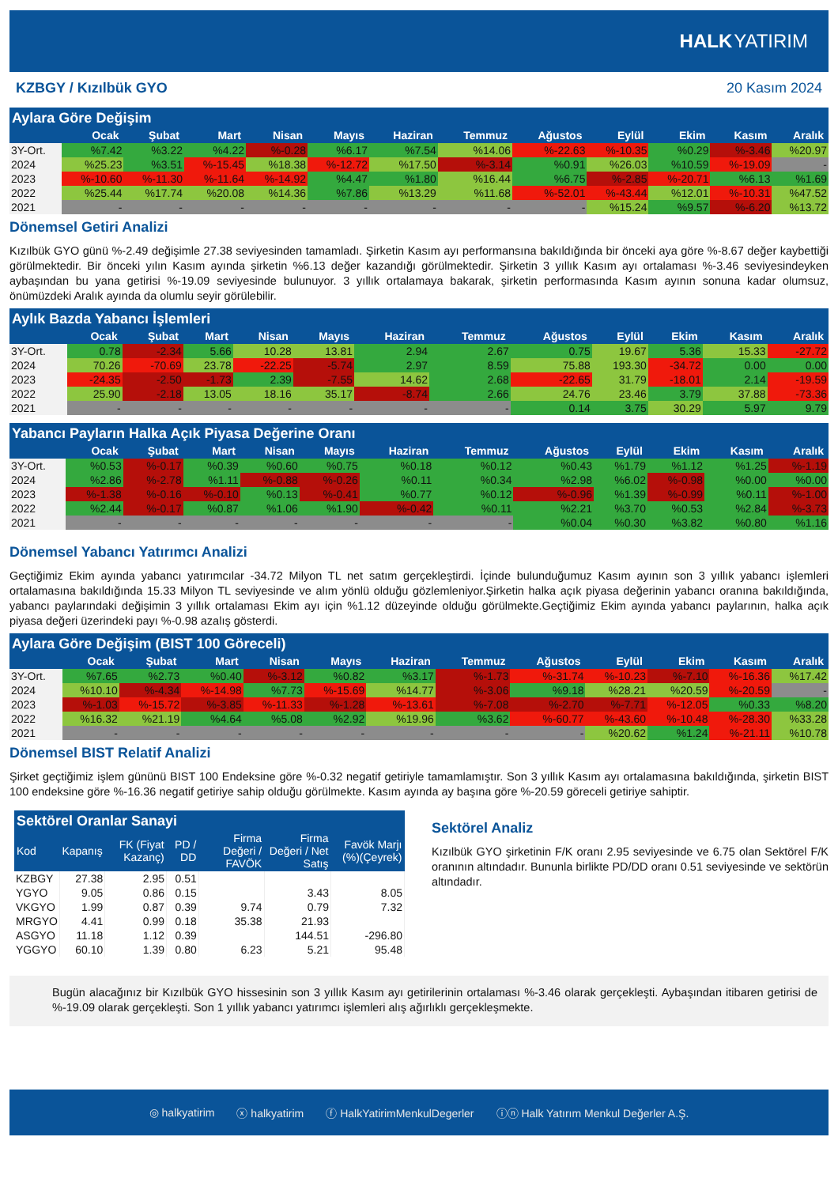HALK YATIRIM
KZBGY / Kızılbük GYO 20 Kasım 2024
Aylara Göre Değişim
| | Ocak | Şubat | Mart | Nisan | Mayıs | Haziran | Temmuz | Ağustos | Eylül | Ekim | Kasım | Aralık |
| --- | --- | --- | --- | --- | --- | --- | --- | --- | --- | --- | --- | --- |
| 3Y-Ort. | %7.42 | %3.22 | %4.22 | %-0.28 | %6.17 | %7.54 | %14.06 | %-22.63 | %-10.35 | %0.29 | %-3.46 | %20.97 |
| 2024 | %25.23 | %3.51 | %-15.45 | %18.38 | %-12.72 | %17.50 | %-3.14 | %0.91 | %26.03 | %10.59 | %-19.09 | - |
| 2023 | %-10.60 | %-11.30 | %-11.64 | %-14.92 | %4.47 | %1.80 | %16.44 | %6.75 | %-2.85 | %-20.71 | %6.13 | %1.69 |
| 2022 | %25.44 | %17.74 | %20.08 | %14.36 | %7.86 | %13.29 | %11.68 | %-52.01 | %-43.44 | %12.01 | %-10.31 | %47.52 |
| 2021 | - | - | - | - | - | - | - | - | %15.24 | %9.57 | %-6.20 | %13.72 |
Dönemsel Getiri Analizi
Kızılbük GYO günü %-2.49 değişimle 27.38 seviyesinden tamamladı. Şirketin Kasım ayı performansına bakıldığında bir önceki aya göre %-8.67 değer kaybettiği görülmektedir. Bir önceki yılın Kasım ayında şirketin %6.13 değer kazandığı görülmektedir. Şirketin 3 yıllık Kasım ayı ortalaması %-3.46 seviyesindeyken aybaşından bu yana getirisi %-19.09 seviyesinde bulunuyor. 3 yıllık ortalamaya bakarak, şirketin performasında Kasım ayının sonuna kadar olumsuz, önümüzdeki Aralık ayında da olumlu seyir görülebilir.
Aylık Bazda Yabancı İşlemleri
| | Ocak | Şubat | Mart | Nisan | Mayıs | Haziran | Temmuz | Ağustos | Eylül | Ekim | Kasım | Aralık |
| --- | --- | --- | --- | --- | --- | --- | --- | --- | --- | --- | --- | --- |
| 3Y-Ort. | 0.78 | -2.34 | 5.66 | 10.28 | 13.81 | 2.94 | 2.67 | 0.75 | 19.67 | 5.36 | 15.33 | -27.72 |
| 2024 | 70.26 | -70.69 | 23.78 | -22.25 | -5.74 | 2.97 | 8.59 | 75.88 | 193.30 | -34.72 | 0.00 | 0.00 |
| 2023 | -24.35 | -2.50 | -1.73 | 2.39 | -7.55 | 14.62 | 2.68 | -22.65 | 31.79 | -18.01 | 2.14 | -19.59 |
| 2022 | 25.90 | -2.18 | 13.05 | 18.16 | 35.17 | -8.74 | 2.66 | 24.76 | 23.46 | 3.79 | 37.88 | -73.36 |
| 2021 | - | - | - | - | - | - | - | 0.14 | 3.75 | 30.29 | 5.97 | 9.79 |
Yabancı Payların Halka Açık Piyasa Değerine Oranı
| | Ocak | Şubat | Mart | Nisan | Mayıs | Haziran | Temmuz | Ağustos | Eylül | Ekim | Kasım | Aralık |
| --- | --- | --- | --- | --- | --- | --- | --- | --- | --- | --- | --- | --- |
| 3Y-Ort. | %0.53 | %-0.17 | %0.39 | %0.60 | %0.75 | %0.18 | %0.12 | %0.43 | %1.79 | %1.12 | %1.25 | %-1.19 |
| 2024 | %2.86 | %-2.78 | %1.11 | %-0.88 | %-0.26 | %0.11 | %0.34 | %2.98 | %6.02 | %-0.98 | %0.00 | %0.00 |
| 2023 | %-1.38 | %-0.16 | %-0.10 | %0.13 | %-0.41 | %0.77 | %0.12 | %-0.96 | %1.39 | %-0.99 | %0.11 | %-1.00 |
| 2022 | %2.44 | %-0.17 | %0.87 | %1.06 | %1.90 | %-0.42 | %0.11 | %2.21 | %3.70 | %0.53 | %2.84 | %-3.73 |
| 2021 | - | - | - | - | - | - | - | %0.04 | %0.30 | %3.82 | %0.80 | %1.16 |
Dönemsel Yabancı Yatırımcı Analizi
Geçtiğimiz Ekim ayında yabancı yatırımcılar -34.72 Milyon TL net satım gerçekleştirdi. İçinde bulunduğumuz Kasım ayının son 3 yıllık yabancı işlemleri ortalamasına bakıldığında 15.33 Milyon TL seviyesinde ve alım yönlü olduğu gözlemleniyor.Şirketin halka açık piyasa değerinin yabancı oranına bakıldığında, yabancı paylarındaki değişimin 3 yıllık ortalaması Ekim ayı için %1.12 düzeyinde olduğu görülmekte.Geçtiğimiz Ekim ayında yabancı paylarının, halka açık piyasa değeri üzerindeki payı %-0.98 azalış gösterdi.
Aylara Göre Değişim (BIST 100 Göreceli)
| | Ocak | Şubat | Mart | Nisan | Mayıs | Haziran | Temmuz | Ağustos | Eylül | Ekim | Kasım | Aralık |
| --- | --- | --- | --- | --- | --- | --- | --- | --- | --- | --- | --- | --- |
| 3Y-Ort. | %7.65 | %2.73 | %0.40 | %-3.12 | %0.82 | %3.17 | %-1.73 | %-31.74 | %-10.23 | %-7.10 | %-16.36 | %17.42 |
| 2024 | %10.10 | %-4.34 | %-14.98 | %7.73 | %-15.69 | %14.77 | %-3.06 | %9.18 | %28.21 | %20.59 | %-20.59 | - |
| 2023 | %-1.03 | %-15.72 | %-3.85 | %-11.33 | %-1.28 | %-13.61 | %-7.08 | %-2.70 | %-7.71 | %-12.05 | %0.33 | %8.20 |
| 2022 | %16.32 | %21.19 | %4.64 | %5.08 | %2.92 | %19.96 | %3.62 | %-60.77 | %-43.60 | %-10.48 | %-28.30 | %33.28 |
| 2021 | - | - | - | - | - | - | - | - | %20.62 | %1.24 | %-21.11 | %10.78 |
Dönemsel BIST Relatif Analizi
Şirket geçtiğimiz işlem gününü BIST 100 Endeksine göre %-0.32 negatif getiriyle tamamlamıştır. Son 3 yıllık Kasım ayı ortalamasına bakıldığında, şirketin BIST 100 endeksine göre %-16.36 negatif getiriye sahip olduğu görülmekte. Kasım ayında ay başına göre %-20.59 göreceli getiriye sahiptir.
Sektörel Oranlar Sanayi
| Kod | Kapanış | FK (Fiyat Kazanç) | PD / DD | Firma Değeri / FAVÖK | Firma Değeri / Net Satış | Favök Marjı (%)(Çeyrek) |
| --- | --- | --- | --- | --- | --- | --- |
| KZBGY | 27.38 | 2.95 | 0.51 | | | |
| YGYO | 9.05 | 0.86 | 0.15 | | 3.43 | 8.05 |
| VKGYO | 1.99 | 0.87 | 0.39 | 9.74 | 0.79 | 7.32 |
| MRGYO | 4.41 | 0.99 | 0.18 | 35.38 | 21.93 | |
| ASGYO | 11.18 | 1.12 | 0.39 | | 144.51 | -296.80 |
| YGGYO | 60.10 | 1.39 | 0.80 | 6.23 | 5.21 | 95.48 |
Sektörel Analiz
Kızılbük GYO şirketinin F/K oranı 2.95 seviyesinde ve 6.75 olan Sektörel F/K oranının altındadır. Bununla birlikte PD/DD oranı 0.51 seviyesinde ve sektörün altındadır.
Bugün alacağınız bir Kızılbük GYO hissesinin son 3 yıllık Kasım ayı getirilerinin ortalaması %-3.46 olarak gerçekleşti. Aybaşından itibaren getirisi de %-19.09 olarak gerçekleşti. Son 1 yıllık yabancı yatırımcı işlemleri alış ağırlıklı gerçekleşmekte.
◎ halkyatirim ⓧ halkyatirim ⓕ HalkYatirimMenkulDegerler ⓘⓝ Halk Yatırım Menkul Değerler A.Ş.